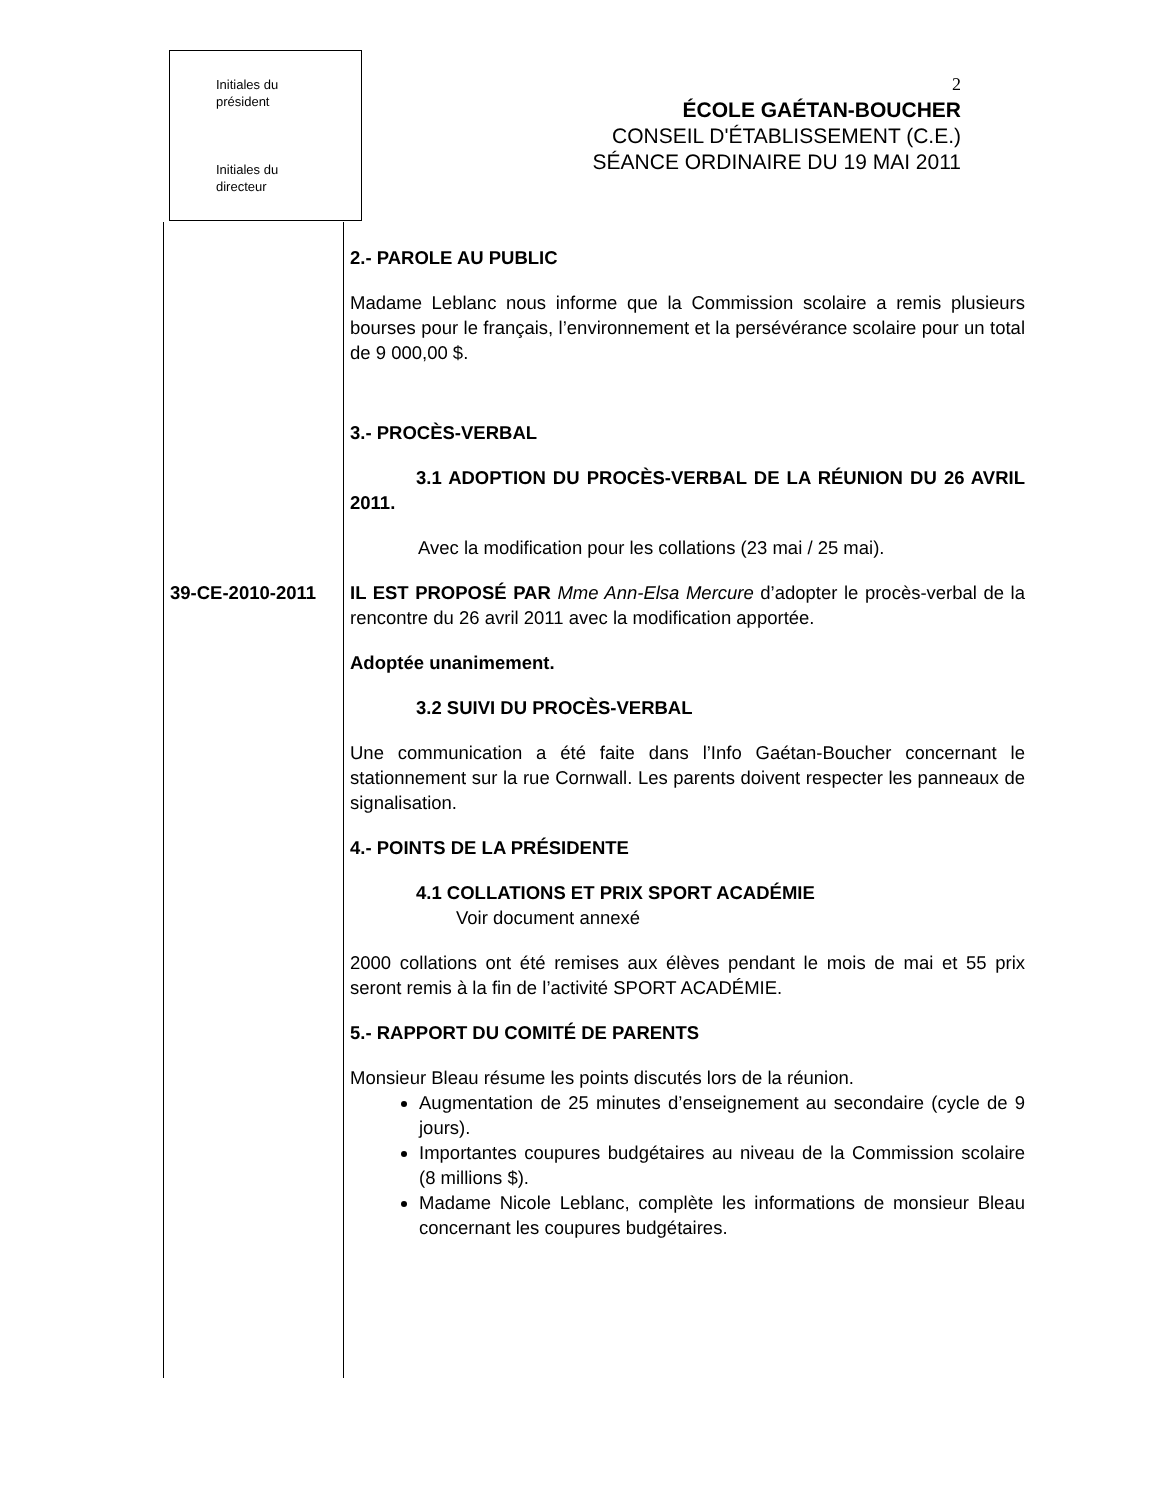Initiales du
président
Initiales du
directeur
2
ÉCOLE GAÉTAN-BOUCHER
CONSEIL D'ÉTABLISSEMENT (C.E.)
SÉANCE ORDINAIRE DU 19 MAI 2011
39-CE-2010-2011
2.- PAROLE AU PUBLIC
Madame Leblanc nous informe que la Commission scolaire a remis plusieurs bourses pour le français, l’environnement et la persévérance scolaire pour un total de 9 000,00 $.
3.- PROCÈS-VERBAL
3.1 ADOPTION DU PROCÈS-VERBAL DE LA RÉUNION DU 26 AVRIL 2011.
Avec la modification pour les collations (23 mai / 25 mai).
IL EST PROPOSÉ PAR Mme Ann-Elsa Mercure d’adopter le procès-verbal de la rencontre du 26 avril 2011 avec la modification apportée.
Adoptée unanimement.
3.2 SUIVI DU PROCÈS-VERBAL
Une communication a été faite dans l’Info Gaétan-Boucher concernant le stationnement sur la rue Cornwall. Les parents doivent respecter les panneaux de signalisation.
4.- POINTS DE LA PRÉSIDENTE
4.1 COLLATIONS ET PRIX SPORT ACADÉMIE
Voir document annexé
2000 collations ont été remises aux élèves pendant le mois de mai et 55 prix seront remis à la fin de l’activité SPORT ACADÉMIE.
5.- RAPPORT DU COMITÉ DE PARENTS
Monsieur Bleau résume les points discutés lors de la réunion.
Augmentation de 25 minutes d’enseignement au secondaire (cycle de 9 jours).
Importantes coupures budgétaires au niveau de la Commission scolaire (8 millions $).
Madame Nicole Leblanc, complète les informations de monsieur Bleau concernant les coupures budgétaires.